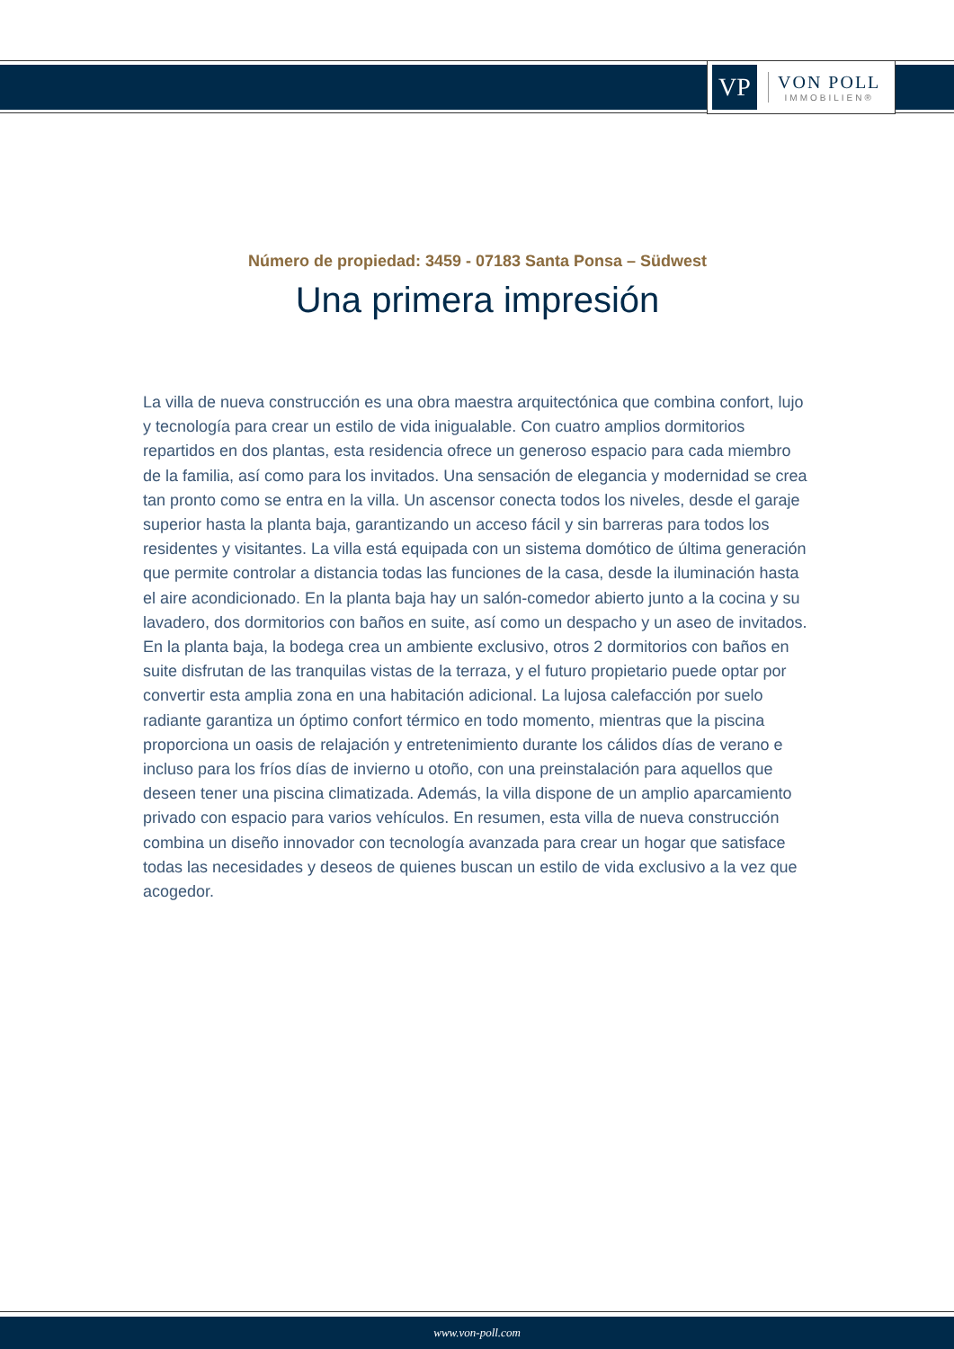VP
VON POLL
IMMOBILIEN®
Número de propiedad: 3459 - 07183 Santa Ponsa – Südwest
Una primera impresión
La villa de nueva construcción es una obra maestra arquitectónica que combina confort, lujo y tecnología para crear un estilo de vida inigualable. Con cuatro amplios dormitorios repartidos en dos plantas, esta residencia ofrece un generoso espacio para cada miembro de la familia, así como para los invitados. Una sensación de elegancia y modernidad se crea tan pronto como se entra en la villa. Un ascensor conecta todos los niveles, desde el garaje superior hasta la planta baja, garantizando un acceso fácil y sin barreras para todos los residentes y visitantes. La villa está equipada con un sistema domótico de última generación que permite controlar a distancia todas las funciones de la casa, desde la iluminación hasta el aire acondicionado. En la planta baja hay un salón-comedor abierto junto a la cocina y su lavadero, dos dormitorios con baños en suite, así como un despacho y un aseo de invitados. En la planta baja, la bodega crea un ambiente exclusivo, otros 2 dormitorios con baños en suite disfrutan de las tranquilas vistas de la terraza, y el futuro propietario puede optar por convertir esta amplia zona en una habitación adicional. La lujosa calefacción por suelo radiante garantiza un óptimo confort térmico en todo momento, mientras que la piscina proporciona un oasis de relajación y entretenimiento durante los cálidos días de verano e incluso para los fríos días de invierno u otoño, con una preinstalación para aquellos que deseen tener una piscina climatizada. Además, la villa dispone de un amplio aparcamiento privado con espacio para varios vehículos. En resumen, esta villa de nueva construcción combina un diseño innovador con tecnología avanzada para crear un hogar que satisface todas las necesidades y deseos de quienes buscan un estilo de vida exclusivo a la vez que acogedor.
www.von-poll.com